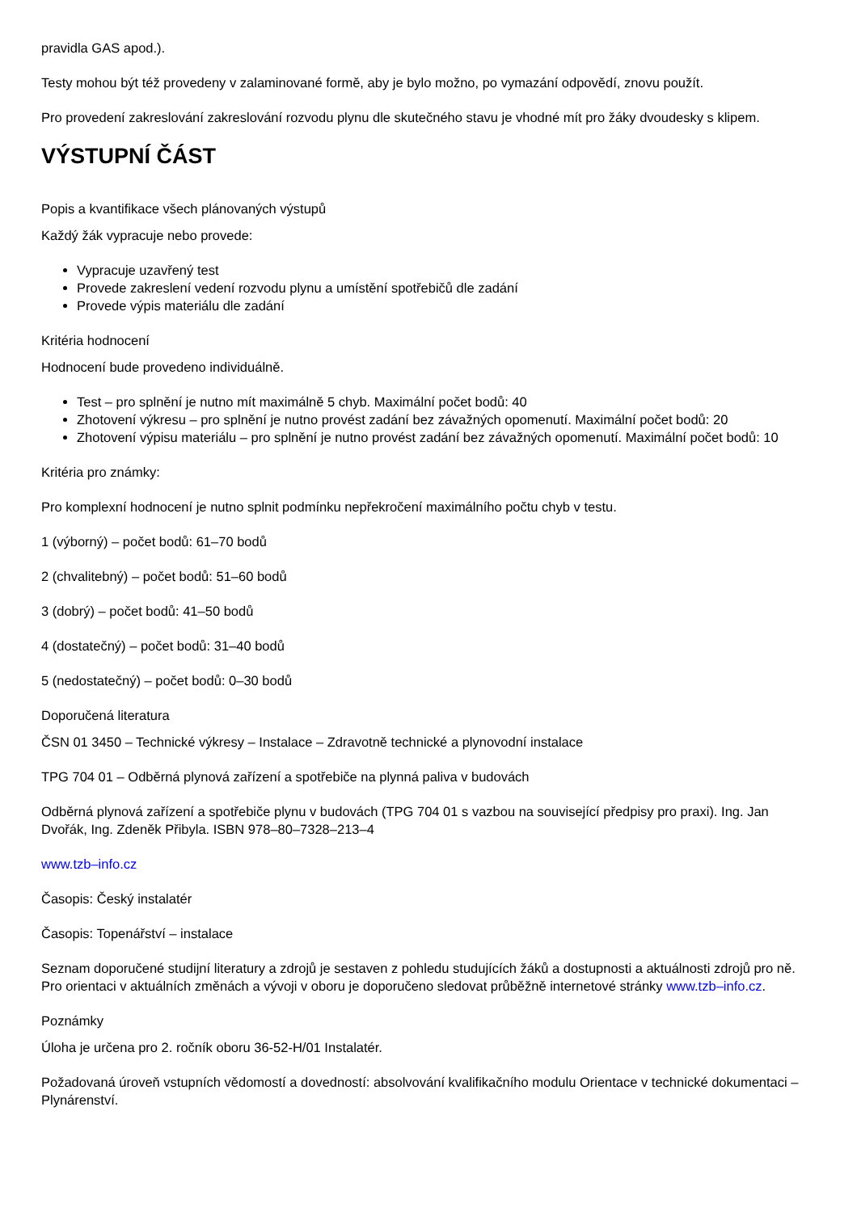pravidla GAS apod.).
Testy mohou být též provedeny v zalaminované formě, aby je bylo možno, po vymazání odpovědí, znovu použít.
Pro provedení zakreslování zakreslování rozvodu plynu dle skutečného stavu je vhodné mít pro žáky dvoudesky s klipem.
VÝSTUPNÍ ČÁST
Popis a kvantifikace všech plánovaných výstupů
Každý žák vypracuje nebo provede:
Vypracuje uzavřený test
Provede zakreslení vedení rozvodu plynu a umístění spotřebičů dle zadání
Provede výpis materiálu dle zadání
Kritéria hodnocení
Hodnocení bude provedeno individuálně.
Test – pro splnění je nutno mít maximálně 5 chyb. Maximální počet bodů: 40
Zhotovení výkresu – pro splnění je nutno provést zadání bez závažných opomenutí. Maximální počet bodů: 20
Zhotovení výpisu materiálu – pro splnění je nutno provést zadání bez závažných opomenutí. Maximální počet bodů: 10
Kritéria pro známky:
Pro komplexní hodnocení je nutno splnit podmínku nepřekročení maximálního počtu chyb v testu.
1 (výborný) – počet bodů: 61–70 bodů
2 (chvalitebný) – počet bodů: 51–60 bodů
3 (dobrý) – počet bodů: 41–50 bodů
4 (dostatečný) – počet bodů: 31–40 bodů
5 (nedostatečný) – počet bodů: 0–30 bodů
Doporučená literatura
ČSN 01 3450 – Technické výkresy – Instalace – Zdravotně technické a plynovodní instalace
TPG 704 01 – Odběrná plynová zařízení a spotřebiče na plynná paliva v budovách
Odběrná plynová zařízení a spotřebiče plynu v budovách (TPG 704 01 s vazbou na související předpisy pro praxi). Ing. Jan Dvořák, Ing. Zdeněk Přibyla. ISBN 978–80–7328–213–4
www.tzb–info.cz
Časopis: Český instalatér
Časopis: Topenářství – instalace
Seznam doporučené studijní literatury a zdrojů je sestaven z pohledu studujících žáků a dostupnosti a aktuálnosti zdrojů pro ně. Pro orientaci v aktuálních změnách a vývoji v oboru je doporučeno sledovat průběžně internetové stránky www.tzb–info.cz.
Poznámky
Úloha je určena pro 2. ročník oboru 36-52-H/01 Instalatér.
Požadovaná úroveň vstupních vědomostí a dovedností: absolvování kvalifikačního modulu Orientace v technické dokumentaci – Plynárenství.